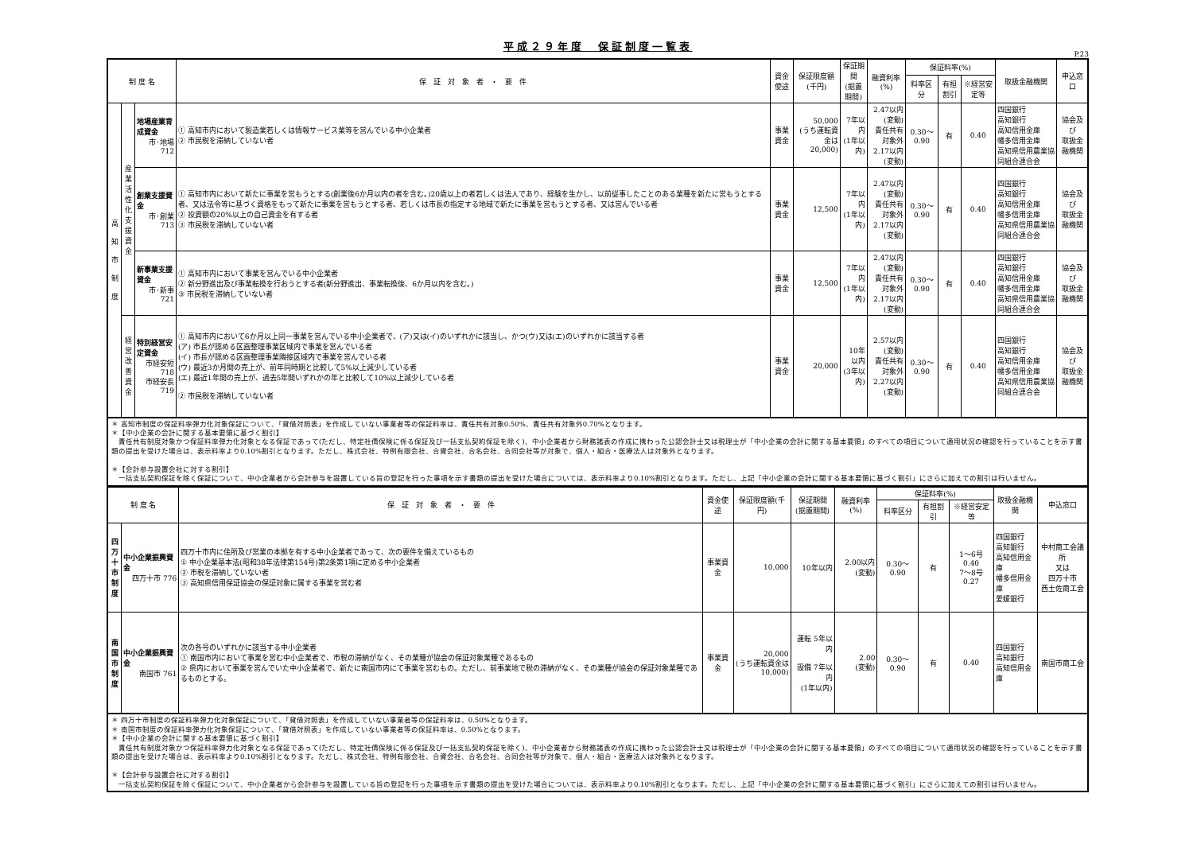平成２９年度　保証制度一覧表
P.23
| 制 度 名 | | | 保 証 対 象 者 ・ 要 件 | 資金使途 | 保証限度額(千円) | 保証期間 (据置期間) | 融資利率(%) | 保証料率(%) | | | 取扱金融機関 | 申込窓口 |
| --- | --- | --- | --- | --- | --- | --- | --- | --- | --- | --- | --- | --- |
| | | | | | | | | 料率区分 | 有担割引 | ※経営安定等 | | |
| 高 知 市 制 度 | 産業活性化支援資金 | 地場産業育成資金 市･地場 712 | ① 高知市内において製造業若しくは情報サービス業等を営んでいる中小企業者 ② 市民税を滞納していない者 | 事業資金 | 50,000 (うち運転資金は 20,000) | 7年以内 (1年以内) | 2.47以内 (変動) 責任共有対象外 2.17以内 (変動) | 0.30～0.90 | 有 | 0.40 | 四国銀行 高知銀行 高知信用金庫 幡多信用金庫 高知県信用農業協同組合連合会 | 協会及び 取扱金融機関 |
| | | 創業支援資金 市･創業 713 | ① 高知市内において新たに事業を営もうとする(創業後6か月以内の者を含む。)20歳以上の者若しくは法人であり、経験を生かし、以前従事したことのある業種を新たに営もうとする者、又は法令等に基づく資格をもって新たに事業を営もうとする者、若しくは市長の指定する地域で新たに事業を営もうとする者、又は営んでいる者 ② 投資額の20%以上の自己資金を有する者 ③ 市民税を滞納していない者 | 事業資金 | 12,500 | 7年以内 (1年以内) | 2.47以内 (変動) 責任共有対象外 2.17以内 (変動) | 0.30～0.90 | 有 | 0.40 | 四国銀行 高知銀行 高知信用金庫 幡多信用金庫 高知県信用農業協同組合連合会 | 協会及び 取扱金融機関 |
| | | 新事業支援資金 市･新事 721 | ① 高知市内において事業を営んでいる中小企業者 ② 新分野進出及び事業転換を行おうとする者(新分野進出、事業転換後、6か月以内を含む。) ③ 市民税を滞納していない者 | 事業資金 | 12,500 | 7年以内 (1年以内) | 2.47以内 (変動) 責任共有対象外 2.17以内 (変動) | 0.30～0.90 | 有 | 0.40 | 四国銀行 高知銀行 高知信用金庫 幡多信用金庫 高知県信用農業協同組合連合会 | 協会及び 取扱金融機関 |
| | 経営改善資金 | 特別経営安定資金 市経安短 718 市経安長 719 | ① 高知市内において6か月以上同一事業を営んでいる中小企業者で、(ア)又は(イ)のいずれかに該当し、かつ(ウ)又は(エ)のいずれかに該当する者 (ア) 市長が認める区画整理事業区域内で事業を営んでいる者 (イ) 市長が認める区画整理事業隣接区域内で事業を営んでいる者 (ウ) 最近3か月間の売上が、前年同時期と比較して5%以上減少している者 (エ) 最近1年間の売上が、過去5年間いずれかの年と比較して10%以上減少している者 ② 市民税を滞納していない者 | 事業資金 | 20,000 | 10年以内 (3年以内) | 2.57以内 (変動) 責任共有対象外 2.27以内 (変動) | 0.30～0.90 | 有 | 0.40 | 四国銀行 高知銀行 高知信用金庫 幡多信用金庫 高知県信用農業協同組合連合会 | 協会及び 取扱金融機関 |
＊ 高知市制度の保証料率弾力化対象保証について、「貸借対照表」を作成していない事業者等の保証料率は、責任共有対象0.50%、責任共有対象外0.70%となります。
＊【中小企業の会計に関する基本要領に基づく割引】
　責任共有制度対象かつ保証料率弾力化対象となる保証であって(ただし、特定社債保険に係る保証及び一括支払契約保証を除く)、中小企業者から財務諸表の作成に携わった公認会計士又は税理士が「中小企業の会計に関する基本要領」のすべての項目について適用状況の確認を行っていることを示す書類の提出を受けた場合は、表示料率より0.10%割引となります。ただし、株式会社、特例有限会社、合資会社、合名会社、合同会社等が対象で、個人・組合・医療法人は対象外となります。
＊【会計参与設置会社に対する割引】
　一括支払契約保証を除く保証について、中小企業者から会計参与を設置している旨の登記を行った事項を示す書類の提出を受けた場合については、表示料率より0.10%割引となります。ただし、上記「中小企業の会計に関する基本要領に基づく割引」にさらに加えての割引は行いません。
| 制 度 名 | | 保 証 対 象 者 ・ 要 件 | 資金使途 | 保証限度額(千円) | 保証期間 (据置期間) | 融資利率(%) | 保証料率(%) | | | 取扱金融機関 | 申込窓口 |
| --- | --- | --- | --- | --- | --- | --- | --- | --- | --- | --- | --- |
| | | | | | | | 料率区分 | 有担割引 | ※経営安定等 | | |
| 四万十市制度 | 中小企業振興資金 四万十市 776 | 四万十市内に住所及び営業の本拠を有する中小企業者であって、次の要件を備えているもの ① 中小企業基本法(昭和38年法律第154号)第2条第1項に定める中小企業者 ② 市税を滞納していない者 ③ 高知県信用保証協会の保証対象に属する事業を営む者 | 事業資金 | 10,000 | 10年以内 | 2.00以内 (変動) | 0.30～0.90 | 有 | 1～6号 0.40 7～8号 0.27 | 四国銀行 高知銀行 高知信用金庫 幡多信用金庫 愛媛銀行 | 中村商工会議所 又は 四万十市 西土佐商工会 |
| 南国市制度 | 中小企業振興資金 南国市 761 | 次の各号のいずれかに該当する中小企業者 ① 南国市内において事業を営む中小企業者で、市税の滞納がなく、その業種が協会の保証対象業種であるもの ② 県内において事業を営んでいた中小企業者で、新たに南国市内にて事業を営むもの。ただし、前事業地で税の滞納がなく、その業種が協会の保証対象業種であるものとする。 | 事業資金 | 20,000 (うち運転資金は 10,000) | 運転 5年以内 設備 7年以内 (1年以内) | 2.00 (変動) | 0.30～0.90 | 有 | 0.40 | 四国銀行 高知銀行 高知信用金庫 | 南国市商工会 |
＊ 四万十市制度の保証料率弾力化対象保証について、「貸借対照表」を作成していない事業者等の保証料率は、0.50%となります。
＊ 南国市制度の保証料率弾力化対象保証について、「貸借対照表」を作成していない事業者等の保証料率は、0.50%となります。
＊【中小企業の会計に関する基本要領に基づく割引】
　責任共有制度対象かつ保証料率弾力化対象となる保証であって(ただし、特定社債保険に係る保証及び一括支払契約保証を除く)、中小企業者から財務諸表の作成に携わった公認会計士又は税理士が「中小企業の会計に関する基本要領」のすべての項目について適用状況の確認を行っていることを示す書類の提出を受けた場合は、表示料率より0.10%割引となります。ただし、株式会社、特例有限会社、合資会社、合名会社、合同会社等が対象で、個人・組合・医療法人は対象外となります。
＊【会計参与設置会社に対する割引】
　一括支払契約保証を除く保証について、中小企業者から会計参与を設置している旨の登記を行った事項を示す書類の提出を受けた場合については、表示料率より0.10%割引となります。ただし、上記「中小企業の会計に関する基本要領に基づく割引」にさらに加えての割引は行いません。